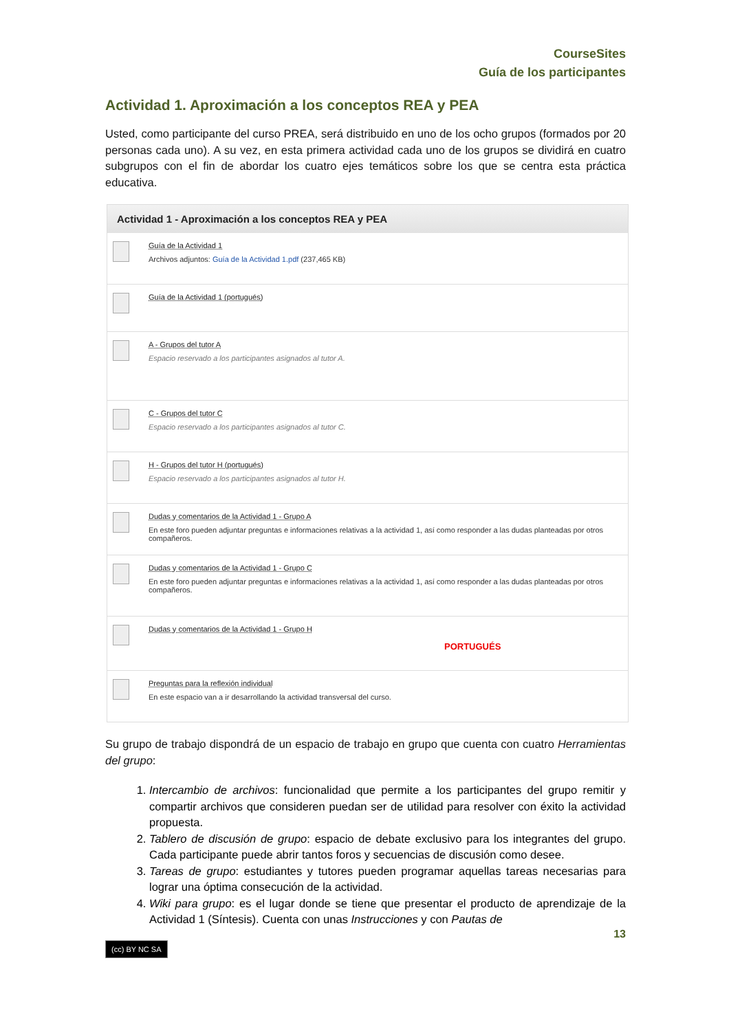CourseSites
Guía de los participantes
Actividad 1. Aproximación a los conceptos REA y PEA
Usted, como participante del curso PREA, será distribuido en uno de los ocho grupos (formados por 20 personas cada uno). A su vez, en esta primera actividad cada uno de los grupos se dividirá en cuatro subgrupos con el fin de abordar los cuatro ejes temáticos sobre los que se centra esta práctica educativa.
Actividad 1 - Aproximación a los conceptos REA y PEA
Guía de la Actividad 1
Archivos adjuntos: Guía de la Actividad 1.pdf (237,465 KB)
Guía de la Actividad 1 (portugués)
A - Grupos del tutor A
Espacio reservado a los participantes asignados al tutor A.
C - Grupos del tutor C
Espacio reservado a los participantes asignados al tutor C.
H - Grupos del tutor H (portugués)
Espacio reservado a los participantes asignados al tutor H.
Dudas y comentarios de la Actividad 1 - Grupo A
En este foro pueden adjuntar preguntas e informaciones relativas a la actividad 1, así como responder a las dudas planteadas por otros compañeros.
Dudas y comentarios de la Actividad 1 - Grupo C
En este foro pueden adjuntar preguntas e informaciones relativas a la actividad 1, así como responder a las dudas planteadas por otros compañeros.
Dudas y comentarios de la Actividad 1 - Grupo H
PORTUGUÉS
Preguntas para la reflexión individual
En este espacio van a ir desarrollando la actividad transversal del curso.
Su grupo de trabajo dispondrá de un espacio de trabajo en grupo que cuenta con cuatro Herramientas del grupo:
1. Intercambio de archivos: funcionalidad que permite a los participantes del grupo remitir y compartir archivos que consideren puedan ser de utilidad para resolver con éxito la actividad propuesta.
2. Tablero de discusión de grupo: espacio de debate exclusivo para los integrantes del grupo. Cada participante puede abrir tantos foros y secuencias de discusión como desee.
3. Tareas de grupo: estudiantes y tutores pueden programar aquellas tareas necesarias para lograr una óptima consecución de la actividad.
4. Wiki para grupo: es el lugar donde se tiene que presentar el producto de aprendizaje de la Actividad 1 (Síntesis). Cuenta con unas Instrucciones y con Pautas de
13
(cc) BY NC SA